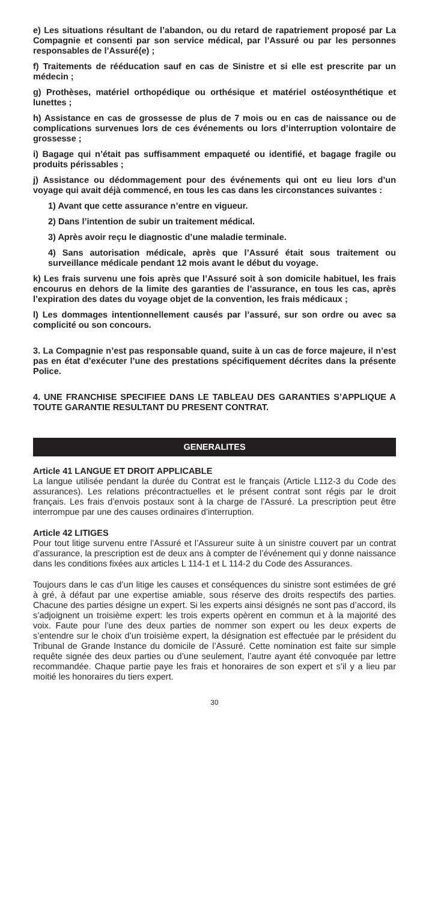e) Les situations résultant de l’abandon, ou du retard de rapatriement proposé par La Compagnie et consenti par son service médical, par l’Assuré ou par les personnes responsables de l’Assuré(e) ;
f) Traitements de rééducation sauf en cas de Sinistre et si elle est prescrite par un médecin ;
g) Prothèses, matériel orthopédique ou orthésique et matériel ostéosynthétique et lunettes ;
h) Assistance en cas de grossesse de plus de 7 mois ou en cas de naissance ou de complications survenues lors de ces événements ou lors d’interruption volontaire de grossesse ;
i) Bagage qui n’était pas suffisamment empaqueté ou identifié, et bagage fragile ou produits périssables ;
j) Assistance ou dédommagement pour des événements qui ont eu lieu lors d’un voyage qui avait déjà commencé, en tous les cas dans les circonstances suivantes :
1) Avant que cette assurance n’entre en vigueur.
2) Dans l’intention de subir un traitement médical.
3) Après avoir reçu le diagnostic d’une maladie terminale.
4) Sans autorisation médicale, après que l’Assuré était sous traitement ou surveillance médicale pendant 12 mois avant le début du voyage.
k) Les frais survenu une fois après que l’Assuré soit à son domicile habituel, les frais encourus en dehors de la limite des garanties de l’assurance, en tous les cas, après l’expiration des dates du voyage objet de la convention, les frais médicaux ;
l) Les dommages intentionnellement causés par l’assuré, sur son ordre ou avec sa complicité ou son concours.
3. La Compagnie n’est pas responsable quand, suite à un cas de force majeure, il n’est pas en état d’exécuter l’une des prestations spécifiquement décrites dans la présente Police.
4. UNE FRANCHISE SPECIFIEE DANS LE TABLEAU DES GARANTIES S’APPLIQUE A TOUTE GARANTIE RESULTANT DU PRESENT CONTRAT.
GENERALITES
Article 41 LANGUE ET DROIT APPLICABLE
La langue utilisée pendant la durée du Contrat est le français (Article L112-3 du Code des assurances). Les relations précontractuelles et le présent contrat sont régis par le droit français. Les frais d’envois postaux sont à la charge de l’Assuré. La prescription peut être interrompue par une des causes ordinaires d’interruption.
Article 42 LITIGES
Pour tout litige survenu entre l’Assuré et l’Assureur suite à un sinistre couvert par un contrat d’assurance, la prescription est de deux ans à compter de l’événement qui y donne naissance dans les conditions fixées aux articles L 114-1 et L 114-2 du Code des Assurances.
Toujours dans le cas d’un litige les causes et conséquences du sinistre sont estimées de gré à gré, à défaut par une expertise amiable, sous réserve des droits respectifs des parties. Chacune des parties désigne un expert. Si les experts ainsi désignés ne sont pas d’accord, ils s’adjoignent un troisième expert: les trois experts opèrent en commun et à la majorité des voix. Faute pour l’une des deux parties de nommer son expert ou les deux experts de s’entendre sur le choix d’un troisième expert, la désignation est effectuée par le président du Tribunal de Grande Instance du domicile de l’Assuré. Cette nomination est faite sur simple requête signée des deux parties ou d’une seulement, l’autre ayant été convoquée par lettre recommandée. Chaque partie paye les frais et honoraires de son expert et s’il y a lieu par moitié les honoraires du tiers expert.
30